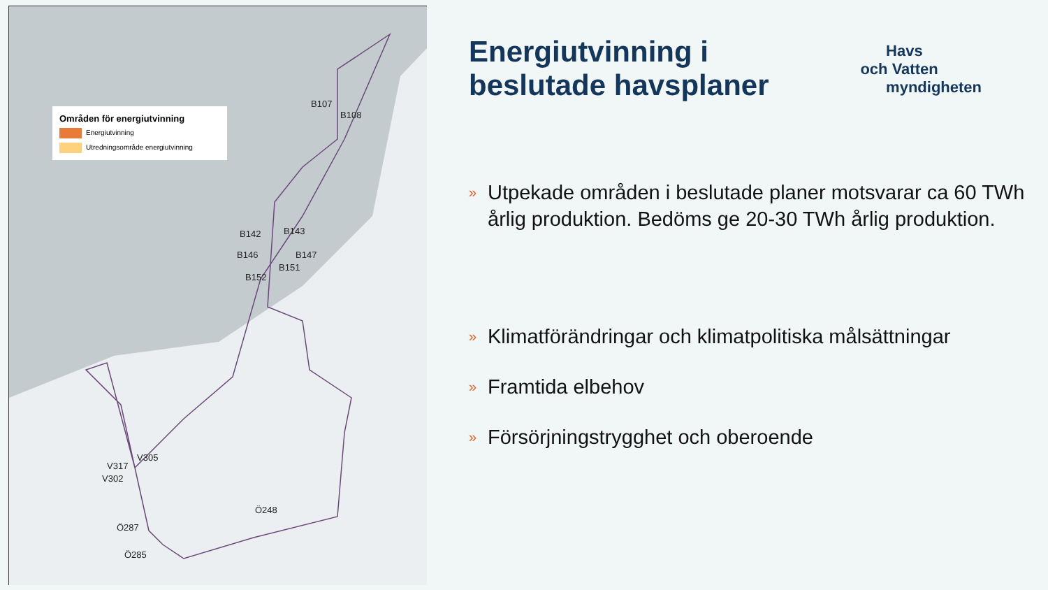Områden för energiutvinning
Energiutvinning
Utredningsområde energiutvinning
B107
B108
B142 B143
B146 B147
B151
B152
V305
V317
V302
Ö248
Ö287
Ö285
Energiutvinning i
beslutade havsplaner
Havs
och Vatten
myndigheten
»
Utpekade områden i beslutade planer motsvarar ca 60 TWh årlig produktion. Bedöms ge 20-30 TWh årlig produktion.
»
Klimatförändringar och klimatpolitiska målsättningar
»
Framtida elbehov
»
Försörjningstrygghet och oberoende